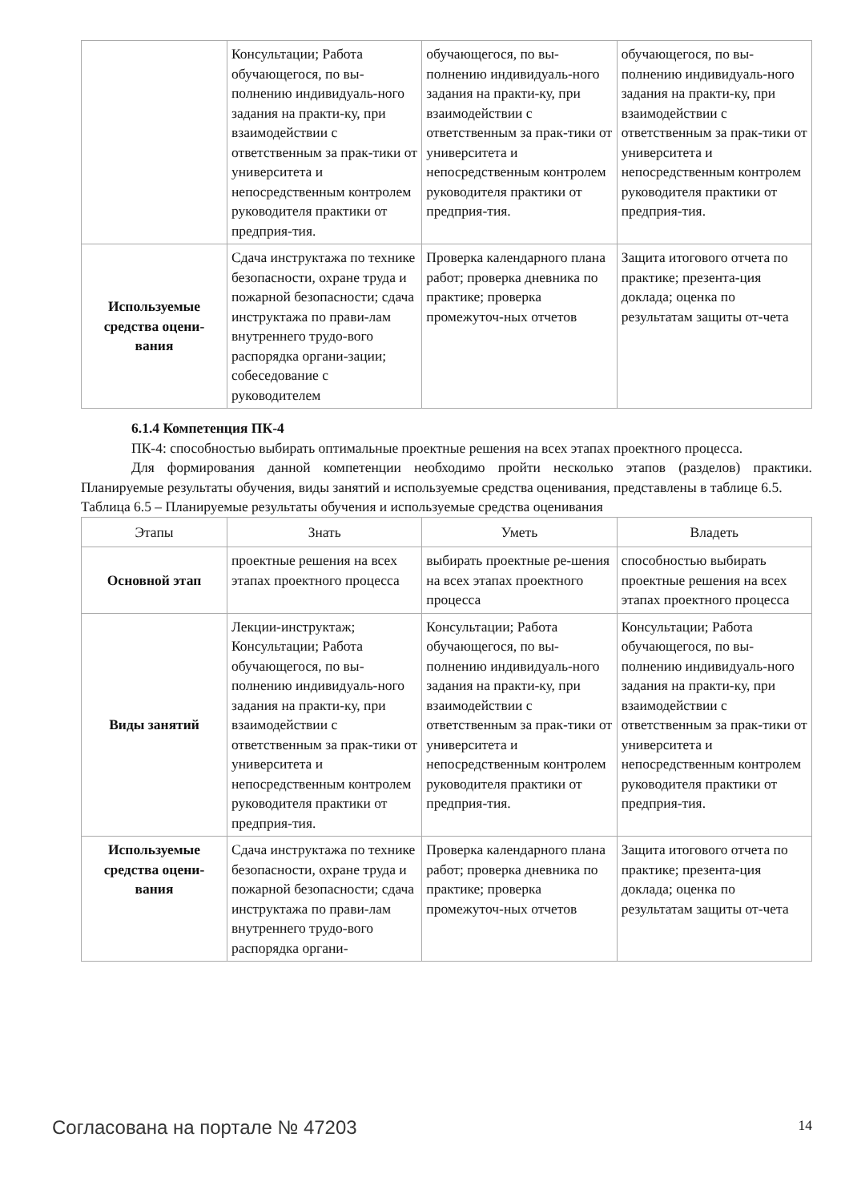| | Консультации; Работа обучающегося, по вы-полнению индивидуаль-ного задания на практи-ку, при взаимодействии с ответственным за прак-тики от университета и непосредственным контролем руководителя практики от предприя-тия. | обучающегося, по вы-полнению индивидуаль-ного задания на практи-ку, при взаимодействии с ответственным за прак-тики от университета и непосредственным контролем руководителя практики от предприя-тия. | обучающегося, по вы-полнению индивидуаль-ного задания на практи-ку, при взаимодействии с ответственным за прак-тики от университета и непосредственным контролем руководителя практики от предприя-тия. |
| Используемые средства оцени-вания | Сдача инструктажа по технике безопасности, охране труда и пожарной безопасности; сдача инструктажа по прави-лам внутреннего трудо-вого распорядка органи-зации; собеседование с руководителем | Проверка календарного плана работ; проверка дневника по практике; проверка промежуточ-ных отчетов | Защита итогового отчета по практике; презента-ция доклада; оценка по результатам защиты от-чета |
6.1.4 Компетенция ПК-4
ПК-4: способностью выбирать оптимальные проектные решения на всех этапах проектного процесса.
Для формирования данной компетенции необходимо пройти несколько этапов (разделов) практики. Планируемые результаты обучения, виды занятий и используемые средства оценивания, представлены в таблице 6.5.
Таблица 6.5 – Планируемые результаты обучения и используемые средства оценивания
| Этапы | Знать | Уметь | Владеть |
| --- | --- | --- | --- |
| Основной этап | проектные решения на всех этапах проектного процесса | выбирать проектные ре-шения на всех этапах проектного процесса | способностью выбирать проектные решения на всех этапах проектного процесса |
| Виды занятий | Лекции-инструктаж; Консультации; Работа обучающегося, по вы-полнению индивидуаль-ного задания на практи-ку, при взаимодействии с ответственным за прак-тики от университета и непосредственным контролем руководителя практики от предприя-тия. | Консультации; Работа обучающегося, по вы-полнению индивидуаль-ного задания на практи-ку, при взаимодействии с ответственным за прак-тики от университета и непосредственным контролем руководителя практики от предприя-тия. | Консультации; Работа обучающегося, по вы-полнению индивидуаль-ного задания на практи-ку, при взаимодействии с ответственным за прак-тики от университета и непосредственным контролем руководителя практики от предприя-тия. |
| Используемые средства оцени-вания | Сдача инструктажа по технике безопасности, охране труда и пожарной безопасности; сдача инструктажа по прави-лам внутреннего трудо-вого распорядка органи- | Проверка календарного плана работ; проверка дневника по практике; проверка промежуточ-ных отчетов | Защита итогового отчета по практике; презента-ция доклада; оценка по результатам защиты от-чета |
Согласована на портале № 47203 14